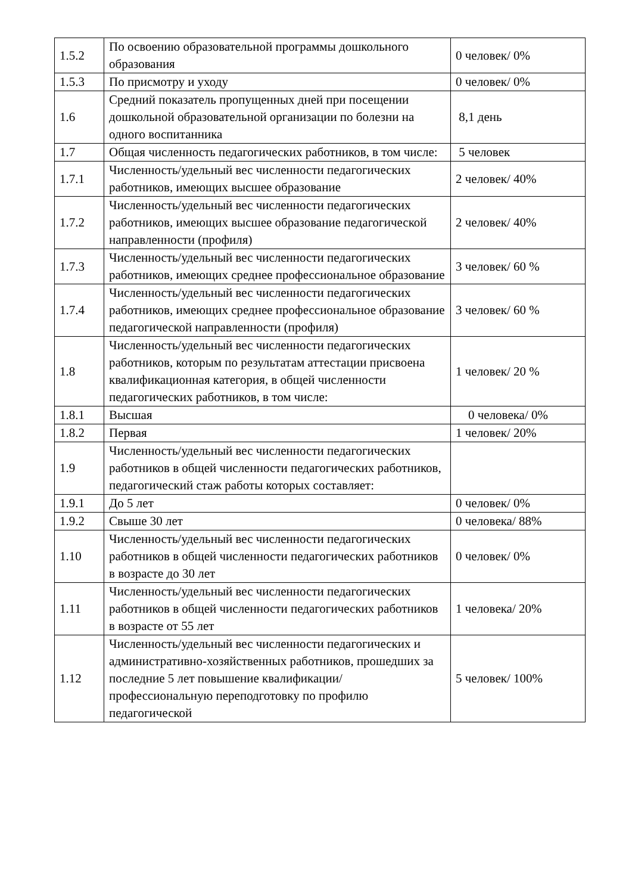| 1.5.2 | По освоению образовательной программы дошкольного образования | 0 человек/ 0% |
| 1.5.3 | По присмотру и уходу | 0 человек/ 0% |
| 1.6 | Средний показатель пропущенных дней при посещении дошкольной образовательной организации по болезни на одного воспитанника | 8,1 день |
| 1.7 | Общая численность педагогических работников, в том числе: | 5 человек |
| 1.7.1 | Численность/удельный вес численности педагогических работников, имеющих высшее образование | 2 человек/ 40% |
| 1.7.2 | Численность/удельный вес численности педагогических работников, имеющих высшее образование педагогической направленности (профиля) | 2 человек/ 40% |
| 1.7.3 | Численность/удельный вес численности педагогических работников, имеющих среднее профессиональное образование | 3 человек/ 60 % |
| 1.7.4 | Численность/удельный вес численности педагогических работников, имеющих среднее профессиональное образование педагогической направленности (профиля) | 3 человек/ 60 % |
| 1.8 | Численность/удельный вес численности педагогических работников, которым по результатам аттестации присвоена квалификационная категория, в общей численности педагогических работников, в том числе: | 1 человек/ 20 % |
| 1.8.1 | Высшая | 0 человека/ 0% |
| 1.8.2 | Первая | 1 человек/ 20% |
| 1.9 | Численность/удельный вес численности педагогических работников в общей численности педагогических работников, педагогический стаж работы которых составляет: | |
| 1.9.1 | До 5 лет | 0 человек/ 0% |
| 1.9.2 | Свыше 30 лет | 0 человека/ 88% |
| 1.10 | Численность/удельный вес численности педагогических работников в общей численности педагогических работников в возрасте до 30 лет | 0 человек/ 0% |
| 1.11 | Численность/удельный вес численности педагогических работников в общей численности педагогических работников в возрасте от 55 лет | 1 человека/ 20% |
| 1.12 | Численность/удельный вес численности педагогических и административно-хозяйственных работников, прошедших за последние 5 лет повышение квалификации/профессиональную переподготовку по профилю педагогической | 5 человек/ 100% |